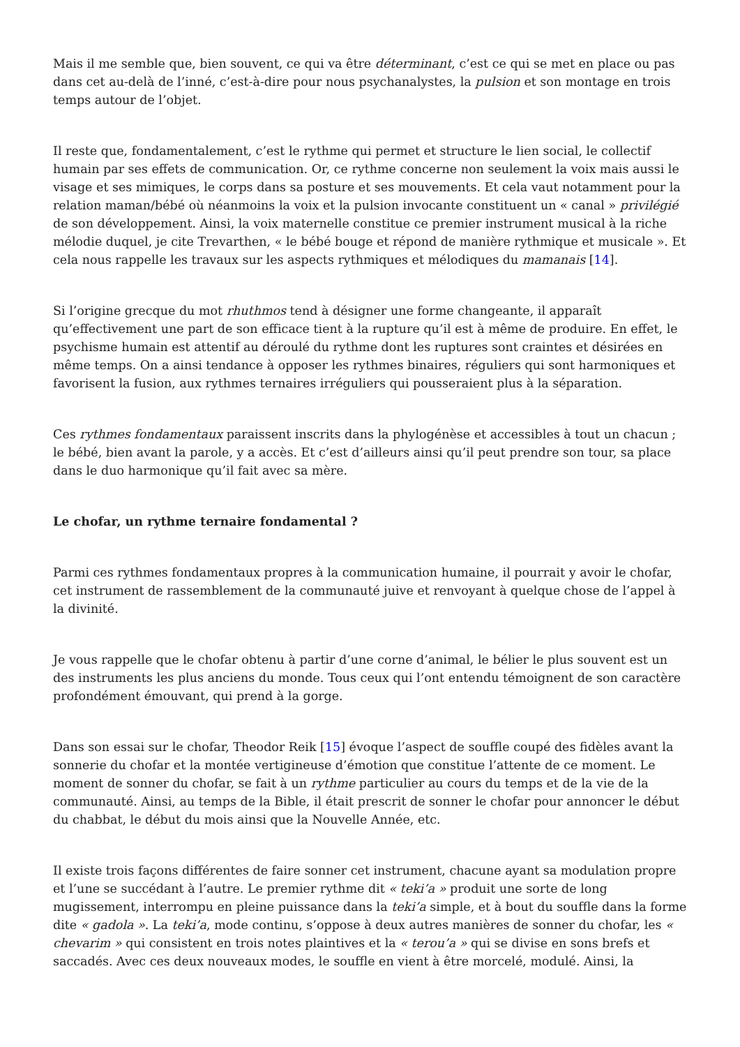Mais il me semble que, bien souvent, ce qui va être déterminant, c’est ce qui se met en place ou pas dans cet au-delà de l’inné, c’est-à-dire pour nous psychanalystes, la pulsion et son montage en trois temps autour de l’objet.
Il reste que, fondamentalement, c’est le rythme qui permet et structure le lien social, le collectif humain par ses effets de communication. Or, ce rythme concerne non seulement la voix mais aussi le visage et ses mimiques, le corps dans sa posture et ses mouvements. Et cela vaut notamment pour la relation maman/bébé où néanmoins la voix et la pulsion invocante constituent un « canal » privilégié de son développement. Ainsi, la voix maternelle constitue ce premier instrument musical à la riche mélodie duquel, je cite Trevarthen, « le bébé bouge et répond de manière rythmique et musicale ». Et cela nous rappelle les travaux sur les aspects rythmiques et mélodiques du mamanais [14].
Si l’origine grecque du mot rhuthmos tend à désigner une forme changeante, il apparaît qu’effectivement une part de son efficace tient à la rupture qu’il est à même de produire. En effet, le psychisme humain est attentif au déroulé du rythme dont les ruptures sont craintes et désirées en même temps. On a ainsi tendance à opposer les rythmes binaires, réguliers qui sont harmoniques et favorisent la fusion, aux rythmes ternaires irréguliers qui pousseraient plus à la séparation.
Ces rythmes fondamentaux paraissent inscrits dans la phylogénèse et accessibles à tout un chacun ; le bébé, bien avant la parole, y a accès. Et c’est d’ailleurs ainsi qu’il peut prendre son tour, sa place dans le duo harmonique qu’il fait avec sa mère.
Le chofar, un rythme ternaire fondamental ?
Parmi ces rythmes fondamentaux propres à la communication humaine, il pourrait y avoir le chofar, cet instrument de rassemblement de la communauté juive et renvoyant à quelque chose de l’appel à la divinité.
Je vous rappelle que le chofar obtenu à partir d’une corne d’animal, le bélier le plus souvent est un des instruments les plus anciens du monde. Tous ceux qui l’ont entendu témoignent de son caractère profondément émouvant, qui prend à la gorge.
Dans son essai sur le chofar, Theodor Reik [15] évoque l’aspect de souffle coupé des fidèles avant la sonnerie du chofar et la montée vertigineuse d’émotion que constitue l’attente de ce moment. Le moment de sonner du chofar, se fait à un rythme particulier au cours du temps et de la vie de la communauté. Ainsi, au temps de la Bible, il était prescrit de sonner le chofar pour annoncer le début du chabbat, le début du mois ainsi que la Nouvelle Année, etc.
Il existe trois façons différentes de faire sonner cet instrument, chacune ayant sa modulation propre et l’une se succédant à l’autre. Le premier rythme dit « teki’a » produit une sorte de long mugissement, interrompu en pleine puissance dans la teki’a simple, et à bout du souffle dans la forme dite « gadola ». La teki’a, mode continu, s’oppose à deux autres manières de sonner du chofar, les « chevarim » qui consistent en trois notes plaintives et la « terou’a » qui se divise en sons brefs et saccadés. Avec ces deux nouveaux modes, le souffle en vient à être morcelé, modulé. Ainsi, la